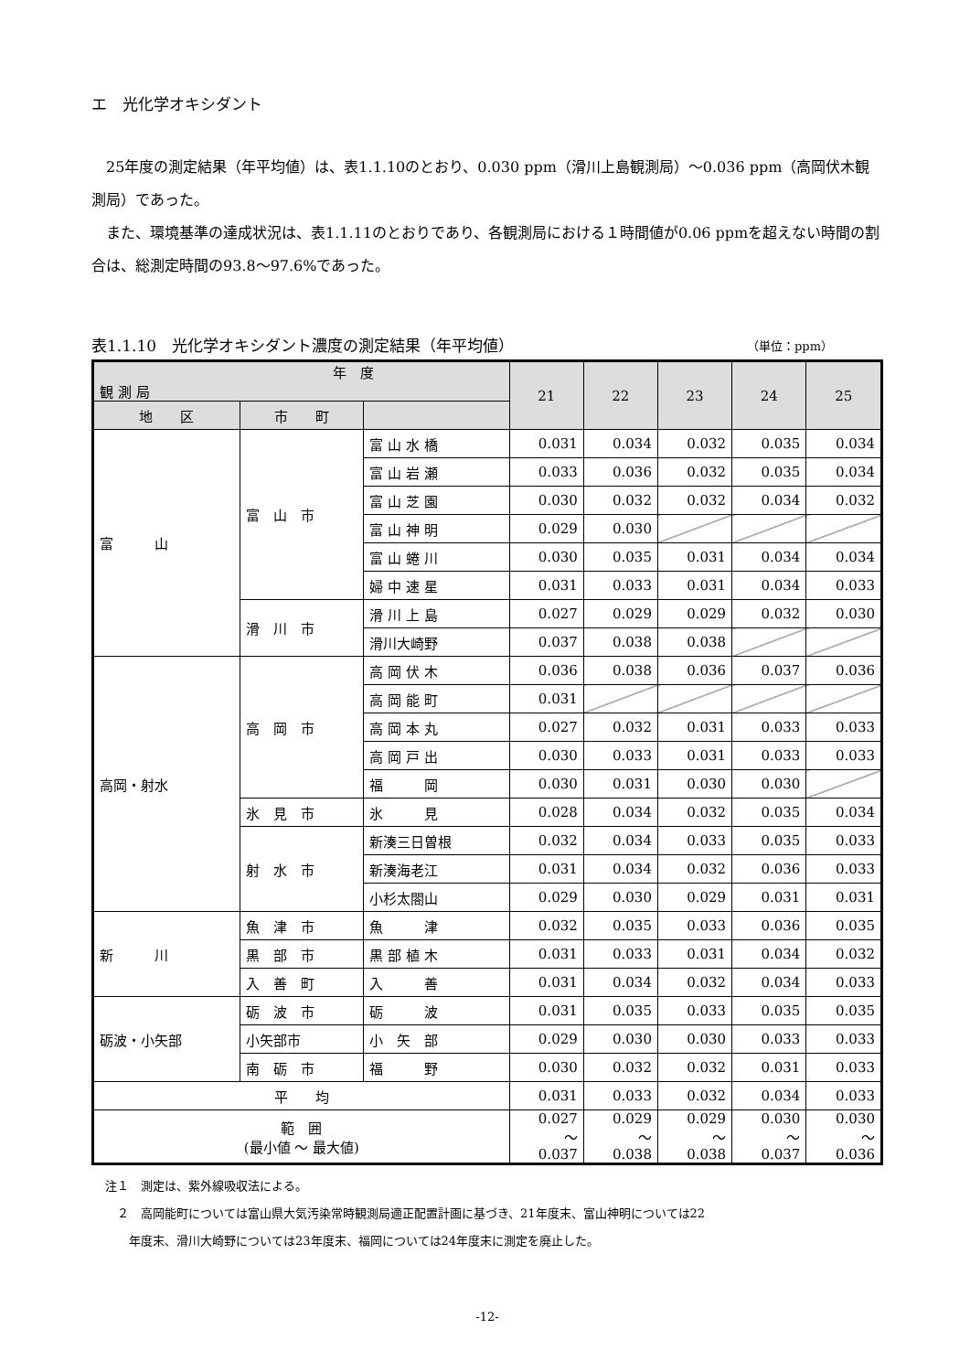エ　光化学オキシダント
25年度の測定結果（年平均値）は、表1.1.10のとおり、0.030 ppm（滑川上島観測局）～0.036 ppm（高岡伏木観測局）であった。
また、環境基準の達成状況は、表1.1.11のとおりであり、各観測局における１時間値が0.06 ppmを超えない時間の割合は、総測定時間の93.8～97.6%であった。
表1.1.10　光化学オキシダント濃度の測定結果（年平均値） （単位：ppm）
| 年 度 観 測 局 | | | 21 | 22 | 23 | 24 | 25 |
| --- | --- | --- | --- | --- | --- | --- | --- |
| 地 区 | 市 町 | | | | | | |
| 富 山 | 富 山 市 | 富 山 水 橋 | 0.031 | 0.034 | 0.032 | 0.035 | 0.034 |
| | | 富 山 岩 瀬 | 0.033 | 0.036 | 0.032 | 0.035 | 0.034 |
| | | 富 山 芝 園 | 0.030 | 0.032 | 0.032 | 0.034 | 0.032 |
| | | 富 山 神 明 | 0.029 | 0.030 | | | |
| | | 富 山 蜷 川 | 0.030 | 0.035 | 0.031 | 0.034 | 0.034 |
| | | 婦 中 速 星 | 0.031 | 0.033 | 0.031 | 0.034 | 0.033 |
| | 滑 川 市 | 滑 川 上 島 | 0.027 | 0.029 | 0.029 | 0.032 | 0.030 |
| | | 滑川大崎野 | 0.037 | 0.038 | 0.038 | | |
| 高岡・射水 | 高 岡 市 | 高 岡 伏 木 | 0.036 | 0.038 | 0.036 | 0.037 | 0.036 |
| | | 高 岡 能 町 | 0.031 | | | | |
| | | 高 岡 本 丸 | 0.027 | 0.032 | 0.031 | 0.033 | 0.033 |
| | | 高 岡 戸 出 | 0.030 | 0.033 | 0.031 | 0.033 | 0.033 |
| | | 福 岡 | 0.030 | 0.031 | 0.030 | 0.030 | |
| | 氷 見 市 | 氷 見 | 0.028 | 0.034 | 0.032 | 0.035 | 0.034 |
| | 射 水 市 | 新湊三日曽根 | 0.032 | 0.034 | 0.033 | 0.035 | 0.033 |
| | | 新湊海老江 | 0.031 | 0.034 | 0.032 | 0.036 | 0.033 |
| | | 小杉太閤山 | 0.029 | 0.030 | 0.029 | 0.031 | 0.031 |
| 新 川 | 魚 津 市 | 魚 津 | 0.032 | 0.035 | 0.033 | 0.036 | 0.035 |
| | 黒 部 市 | 黒 部 植 木 | 0.031 | 0.033 | 0.031 | 0.034 | 0.032 |
| | 入 善 町 | 入 善 | 0.031 | 0.034 | 0.032 | 0.034 | 0.033 |
| 砺波・小矢部 | 砺 波 市 | 砺 波 | 0.031 | 0.035 | 0.033 | 0.035 | 0.035 |
| | 小矢部市 | 小 矢 部 | 0.029 | 0.030 | 0.030 | 0.033 | 0.033 |
| | 南 砺 市 | 福 野 | 0.030 | 0.032 | 0.032 | 0.031 | 0.033 |
| 平 均 | | | 0.031 | 0.033 | 0.032 | 0.034 | 0.033 |
| 範 囲 (最小値 ～ 最大値) | | | 0.027 ～ 0.037 | 0.029 ～ 0.038 | 0.029 ～ 0.038 | 0.030 ～ 0.037 | 0.030 ～ 0.036 |
注１　測定は、紫外線吸収法による。
　２　高岡能町については富山県大気汚染常時観測局適正配置計画に基づき、21年度末、富山神明については22
　　年度末、滑川大崎野については23年度末、福岡については24年度末に測定を廃止した。
-12-